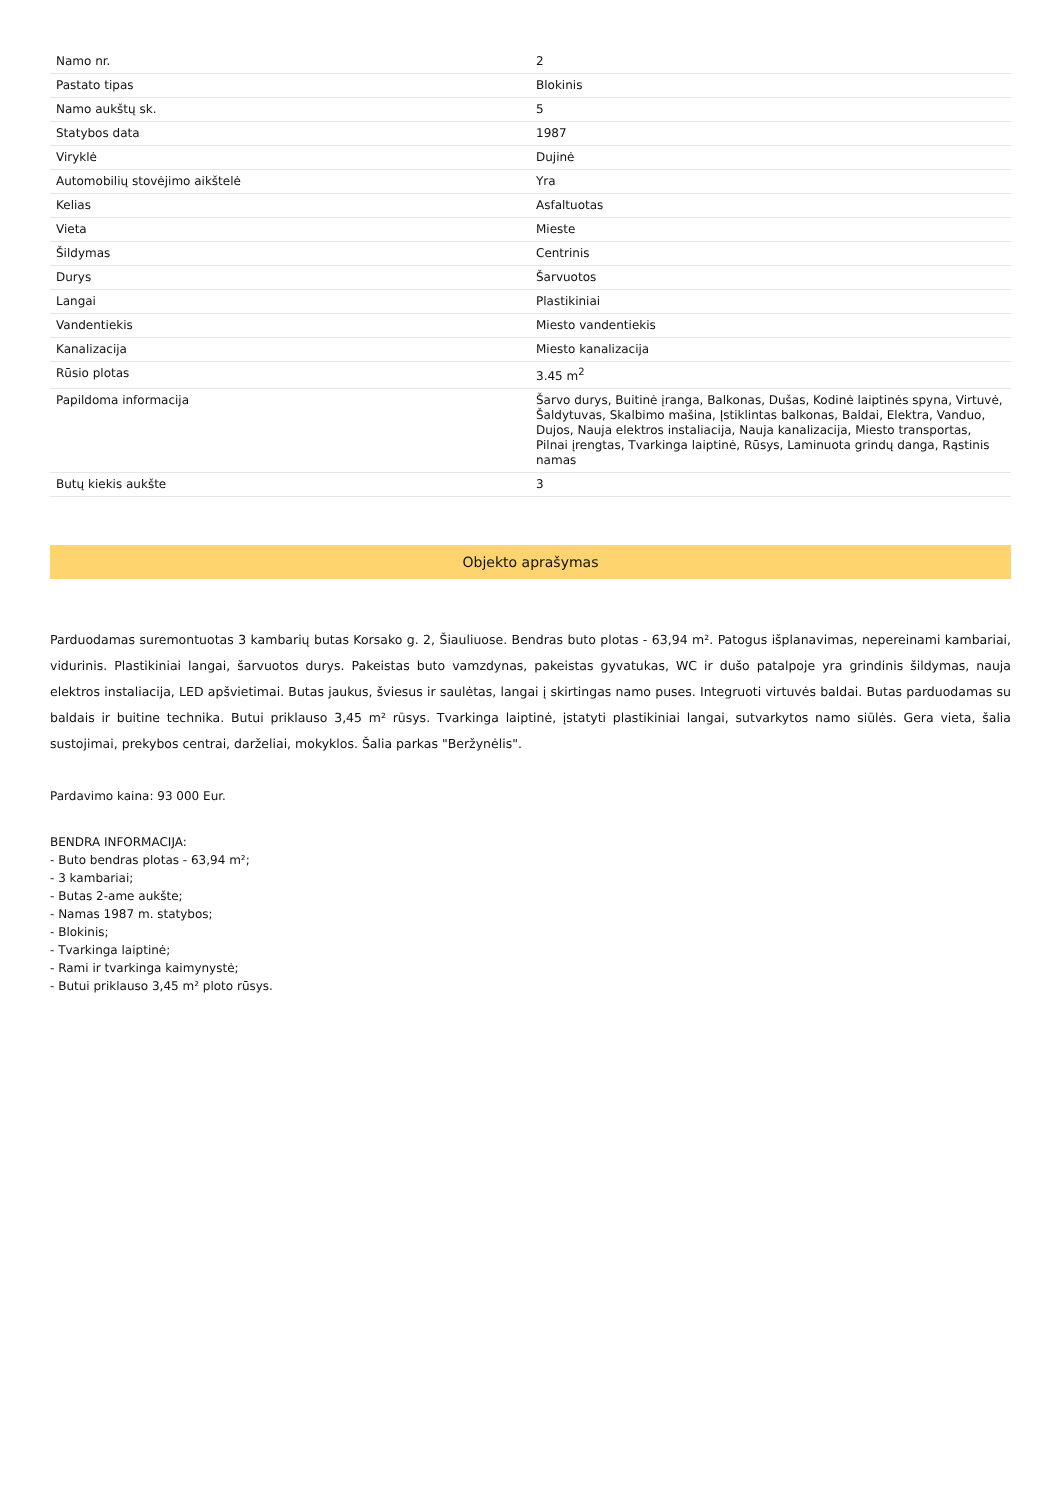| Namo nr. | 2 |
| Pastato tipas | Blokinis |
| Namo aukštų sk. | 5 |
| Statybos data | 1987 |
| Viryklė | Dujinė |
| Automobilių stovėjimo aikštelė | Yra |
| Kelias | Asfaltuotas |
| Vieta | Mieste |
| Šildymas | Centrinis |
| Durys | Šarvuotos |
| Langai | Plastikiniai |
| Vandentiekis | Miesto vandentiekis |
| Kanalizacija | Miesto kanalizacija |
| Rūsio plotas | 3.45 m<sup>2</sup> |
| Papildoma informacija | Šarvo durys, Buitinė įranga, Balkonas, Dušas, Kodinė laiptinės spyna, Virtuvė, Šaldytuvas, Skalbimo mašina, Įstiklintas balkonas, Baldai, Elektra, Vanduo, Dujos, Nauja elektros instaliacija, Nauja kanalizacija, Miesto transportas, Pilnai įrengtas, Tvarkinga laiptinė, Rūsys, Laminuota grindų danga, Rąstinis namas |
| Butų kiekis aukšte | 3 |
Objekto aprašymas
Parduodamas suremontuotas 3 kambarių butas Korsako g. 2, Šiauliuose. Bendras buto plotas - 63,94 m². Patogus išplanavimas, nepereinami kambariai, vidurinis. Plastikiniai langai, šarvuotos durys. Pakeistas buto vamzdynas, pakeistas gyvatukas, WC ir dušo patalpoje yra grindinis šildymas, nauja elektros instaliacija, LED apšvietimai. Butas jaukus, šviesus ir saulėtas, langai į skirtingas namo puses. Integruoti virtuvės baldai. Butas parduodamas su baldais ir buitine technika. Butui priklauso 3,45 m² rūsys. Tvarkinga laiptinė, įstatyti plastikiniai langai, sutvarkytos namo siūlės. Gera vieta, šalia sustojimai, prekybos centrai, darželiai, mokyklos. Šalia parkas "Beržynėlis".
Pardavimo kaina: 93 000 Eur.
BENDRA INFORMACIJA:
- Buto bendras plotas - 63,94 m²;
- 3 kambariai;
- Butas 2-ame aukšte;
- Namas 1987 m. statybos;
- Blokinis;
- Tvarkinga laiptinė;
- Rami ir tvarkinga kaimynystė;
- Butui priklauso 3,45 m² ploto rūsys.